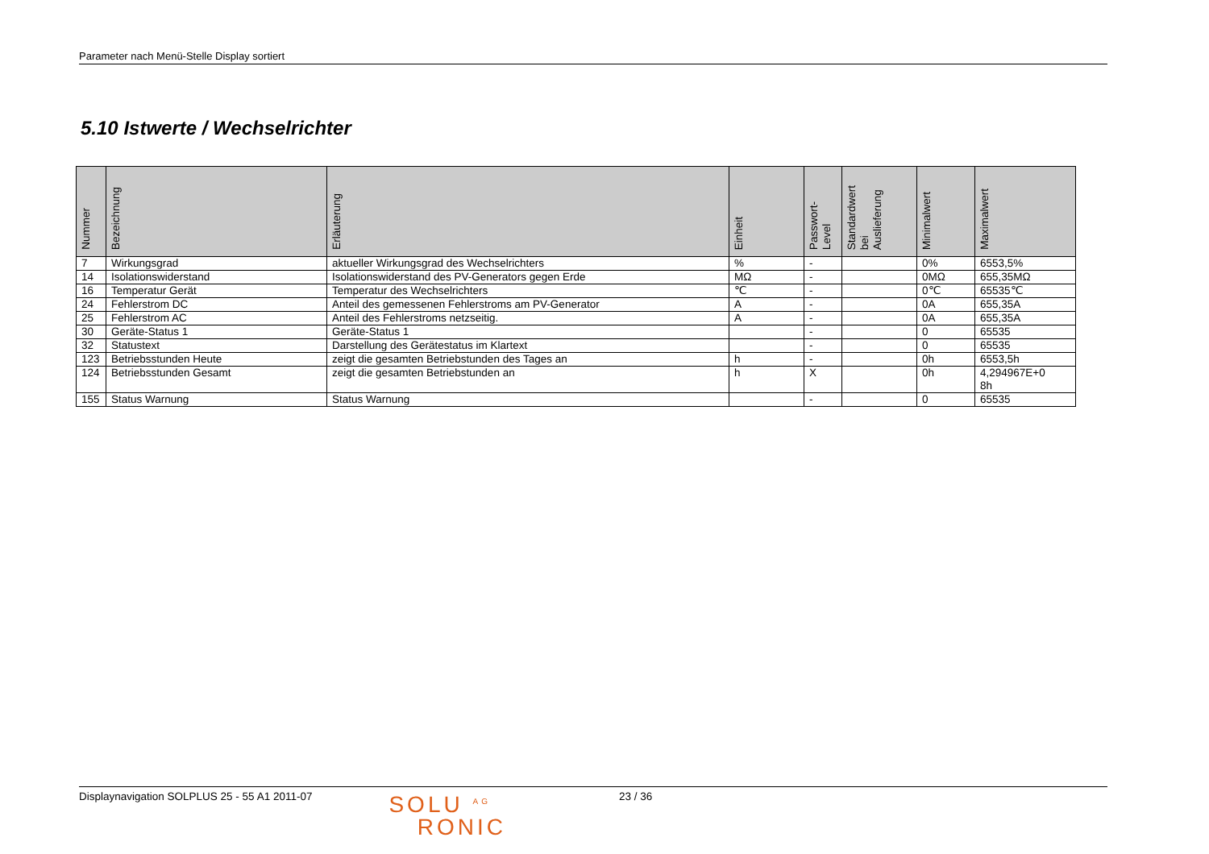Parameter nach Menü-Stelle Display sortiert
5.10 Istwerte / Wechselrichter
| Nummer | Bezeichnung | Erläuterung | Einheit | Passwort- Level | Standardwert bei Auslieferung | Minimalwert | Maximalwert |
| --- | --- | --- | --- | --- | --- | --- | --- |
| 7 | Wirkungsgrad | aktueller Wirkungsgrad des Wechselrichters | % | - | | 0% | 6553,5% |
| 14 | Isolationswiderstand | Isolationswiderstand des PV-Generators gegen Erde | MΩ | - | | 0MΩ | 655,35MΩ |
| 16 | Temperatur Gerät | Temperatur des Wechselrichters | ℃ | - | | 0℃ | 65535℃ |
| 24 | Fehlerstrom DC | Anteil des gemessenen Fehlerstroms am PV-Generator | A | - | | 0A | 655,35A |
| 25 | Fehlerstrom AC | Anteil des Fehlerstroms netzseitig. | A | - | | 0A | 655,35A |
| 30 | Geräte-Status 1 | Geräte-Status 1 | | - | | 0 | 65535 |
| 32 | Statustext | Darstellung des Gerätestatus im Klartext | | - | | 0 | 65535 |
| 123 | Betriebsstunden Heute | zeigt die gesamten Betriebstunden des Tages an | h | - | | 0h | 6553,5h |
| 124 | Betriebsstunden Gesamt | zeigt die gesamten Betriebstunden an | h | X | | 0h | 4,294967E+0 8h |
| 155 | Status Warnung | Status Warnung | | - | | 0 | 65535 |
Displaynavigation SOLPLUS 25 - 55 A1 2011-07
SOLU <sup>AG</sup>
RONIC
23 / 36